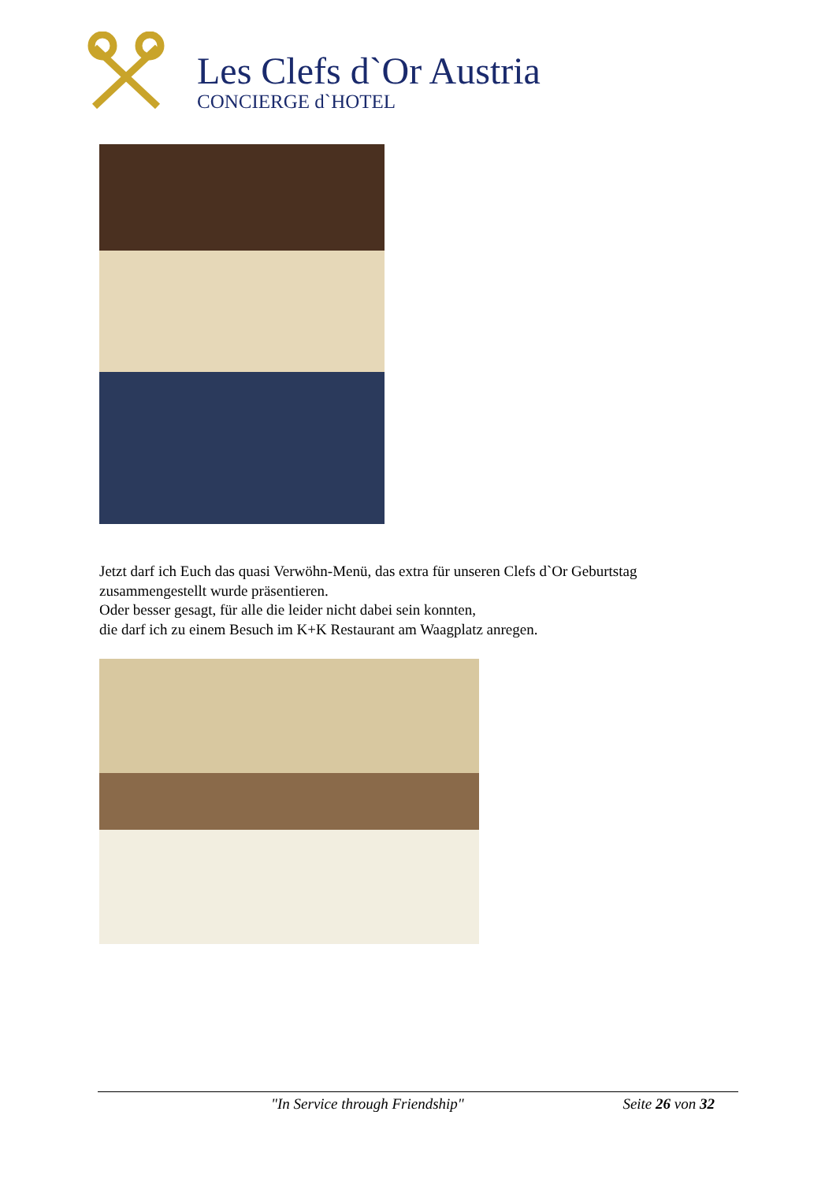Les Clefs d`Or Austria
CONCIERGE d`HOTEL
Jetzt darf ich Euch das quasi Verwöhn-Menü, das extra für unseren Clefs d`Or Geburtstag zusammengestellt wurde präsentieren.
Oder besser gesagt, für alle die leider nicht dabei sein konnten,
die darf ich zu einem Besuch im K+K Restaurant am Waagplatz anregen.
"In Service through Friendship" Seite 26 von 32